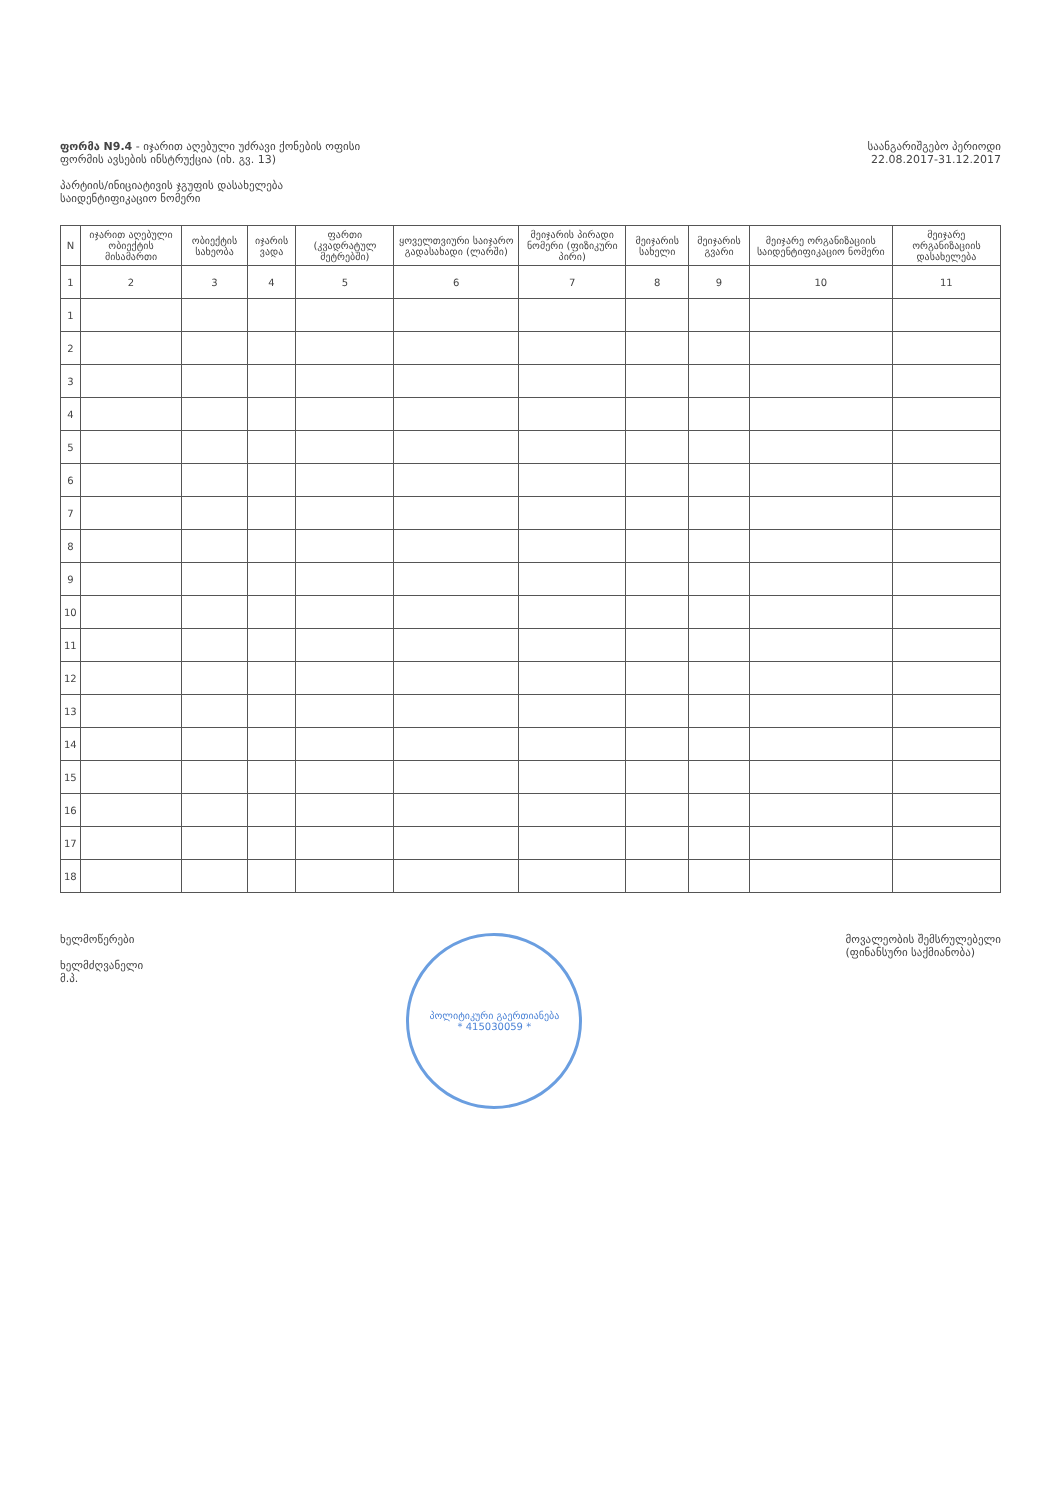ფორმა N9.4 - იჯარით აღებული უძრავი ქონების ოფისი
ფორმის ავსების ინსტრუქცია (იხ. გვ. 13)
პარტიის/ინიციატივის ჯგუფის დასახელება
საიდენტიფიკაციო ნომერი
საანგარიშგებო პერიოდი
22.08.2017-31.12.2017
| N | იჯარით აღებული ობიექტის მისამართი | ობიექტის სახეობა | იჯარის ვადა | ფართი (კვადრატულ მეტრებში) | ყოველთვიური საიჯარო გადასახადი (ლარში) | მეიჯარის პირადი ნომერი (ფიზიკური პირი) | მეიჯარის სახელი | მეიჯარის გვარი | მეიჯარე ორგანიზაციის საიდენტიფიკაციო ნომერი | მეიჯარე ორგანიზაციის დასახელება |
| --- | --- | --- | --- | --- | --- | --- | --- | --- | --- | --- |
| 1 | 2 | 3 | 4 | 5 | 6 | 7 | 8 | 9 | 10 | 11 |
| 1 | | | | | | | | | | |
| 2 | | | | | | | | | | |
| 3 | | | | | | | | | | |
| 4 | | | | | | | | | | |
| 5 | | | | | | | | | | |
| 6 | | | | | | | | | | |
| 7 | | | | | | | | | | |
| 8 | | | | | | | | | | |
| 9 | | | | | | | | | | |
| 10 | | | | | | | | | | |
| 11 | | | | | | | | | | |
| 12 | | | | | | | | | | |
| 13 | | | | | | | | | | |
| 14 | | | | | | | | | | |
| 15 | | | | | | | | | | |
| 16 | | | | | | | | | | |
| 17 | | | | | | | | | | |
| 18 | | | | | | | | | | |
ხელმოწერები
ხელმძღვანელი
მ.პ.
პოლიტიკური გაერთიანება
* 415030059 *
მოვალეობის შემსრულებელი
(ფინანსური საქმიანობა)